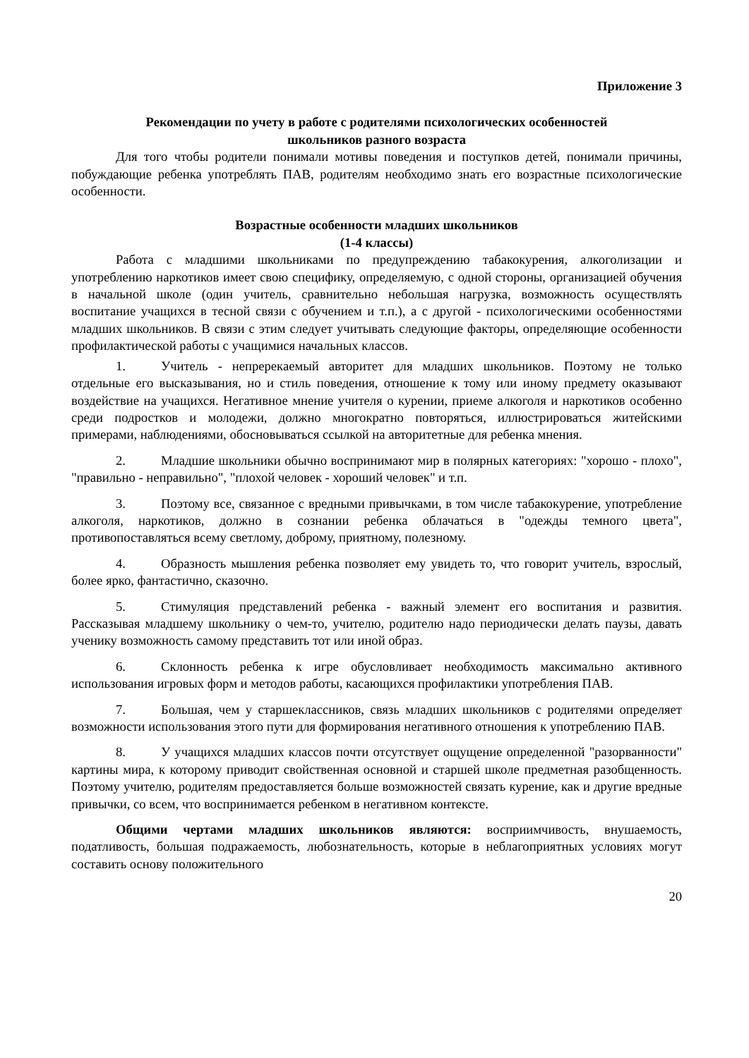Приложение 3
Рекомендации по учету в работе с родителями психологических особенностей
школьников разного возраста
Для того чтобы родители понимали мотивы поведения и поступков детей, понимали причины, побуждающие ребенка употреблять ПАВ, родителям необходимо знать его возрастные психологические особенности.
Возрастные особенности младших школьников
(1-4 классы)
Работа с младшими школьниками по предупреждению табакокурения, алкоголизации и употреблению наркотиков имеет свою специфику, определяемую, с одной стороны, организацией обучения в начальной школе (один учитель, сравнительно небольшая нагрузка, возможность осуществлять воспитание учащихся в тесной связи с обучением и т.п.), а с другой - психологическими особенностями младших школьников. В связи с этим следует учитывать следующие факторы, определяющие особенности профилактической работы с учащимися начальных классов.
1. Учитель - непререкаемый авторитет для младших школьников. Поэтому не только отдельные его высказывания, но и стиль поведения, отношение к тому или иному предмету оказывают воздействие на учащихся. Негативное мнение учителя о курении, приеме алкоголя и наркотиков особенно среди подростков и молодежи, должно многократно повторяться, иллюстрироваться житейскими примерами, наблюдениями, обосновываться ссылкой на авторитетные для ребенка мнения.
2. Младшие школьники обычно воспринимают мир в полярных категориях: "хорошо - плохо", "правильно - неправильно", "плохой человек - хороший человек" и т.п.
3. Поэтому все, связанное с вредными привычками, в том числе табакокурение, употребление алкоголя, наркотиков, должно в сознании ребенка облачаться в "одежды темного цвета", противопоставляться всему светлому, доброму, приятному, полезному.
4. Образность мышления ребенка позволяет ему увидеть то, что говорит учитель, взрослый, более ярко, фантастично, сказочно.
5. Стимуляция представлений ребенка - важный элемент его воспитания и развития. Рассказывая младшему школьнику о чем-то, учителю, родителю надо периодически делать паузы, давать ученику возможность самому представить тот или иной образ.
6. Склонность ребенка к игре обусловливает необходимость максимально активного использования игровых форм и методов работы, касающихся профилактики употребления ПАВ.
7. Большая, чем у старшеклассников, связь младших школьников с родителями определяет возможности использования этого пути для формирования негативного отношения к употреблению ПАВ.
8. У учащихся младших классов почти отсутствует ощущение определенной "разорванности" картины мира, к которому приводит свойственная основной и старшей школе предметная разобщенность. Поэтому учителю, родителям предоставляется больше возможностей связать курение, как и другие вредные привычки, со всем, что воспринимается ребенком в негативном контексте.
Общими чертами младших школьников являются: восприимчивость, внушаемость, податливость, большая подражаемость, любознательность, которые в неблагоприятных условиях могут составить основу положительного
20